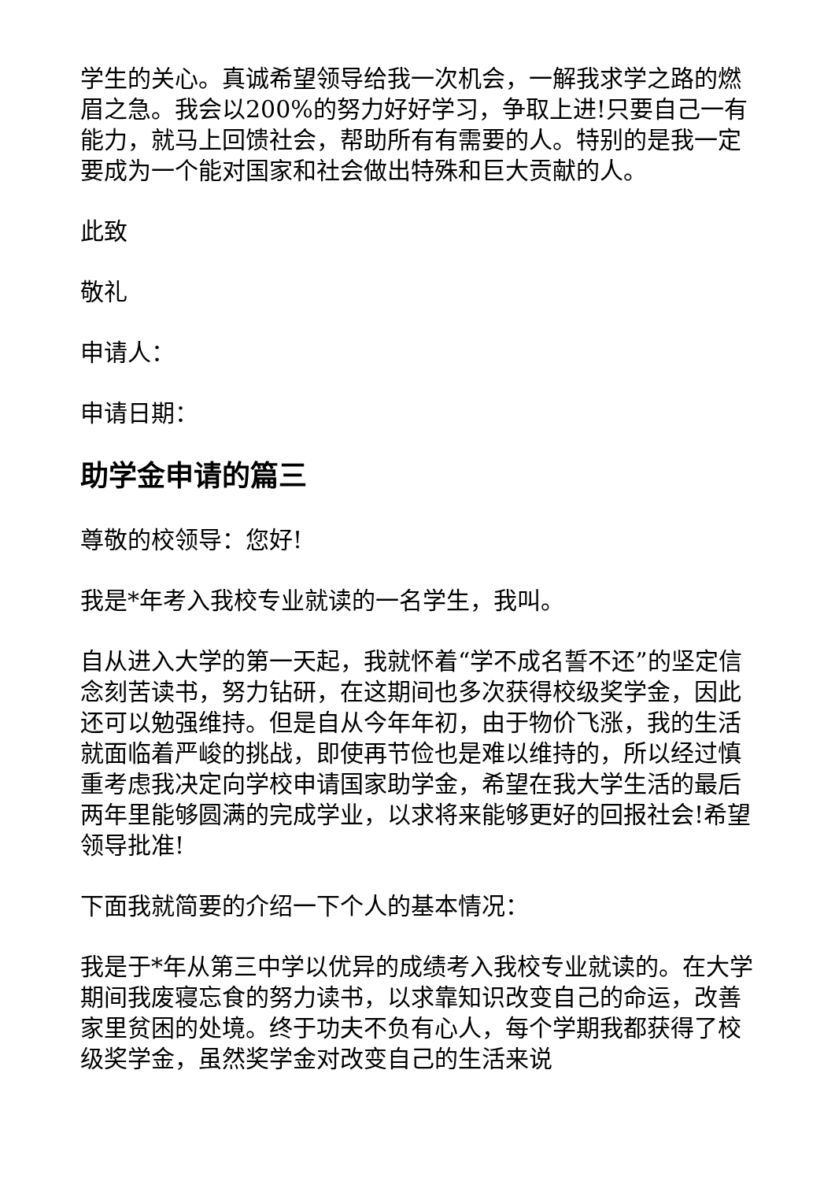学生的关心。真诚希望领导给我一次机会，一解我求学之路的燃眉之急。我会以200%的努力好好学习，争取上进!只要自己一有能力，就马上回馈社会，帮助所有有需要的人。特别的是我一定要成为一个能对国家和社会做出特殊和巨大贡献的人。
此致
敬礼
申请人：
申请日期：
助学金申请的篇三
尊敬的校领导：您好!
我是*年考入我校专业就读的一名学生，我叫。
自从进入大学的第一天起，我就怀着“学不成名誓不还”的坚定信念刻苦读书，努力钻研，在这期间也多次获得校级奖学金，因此还可以勉强维持。但是自从今年年初，由于物价飞涨，我的生活就面临着严峻的挑战，即使再节俭也是难以维持的，所以经过慎重考虑我决定向学校申请国家助学金，希望在我大学生活的最后两年里能够圆满的完成学业，以求将来能够更好的回报社会!希望领导批准!
下面我就简要的介绍一下个人的基本情况：
我是于*年从第三中学以优异的成绩考入我校专业就读的。在大学期间我废寝忘食的努力读书，以求靠知识改变自己的命运，改善家里贫困的处境。终于功夫不负有心人，每个学期我都获得了校级奖学金，虽然奖学金对改变自己的生活来说